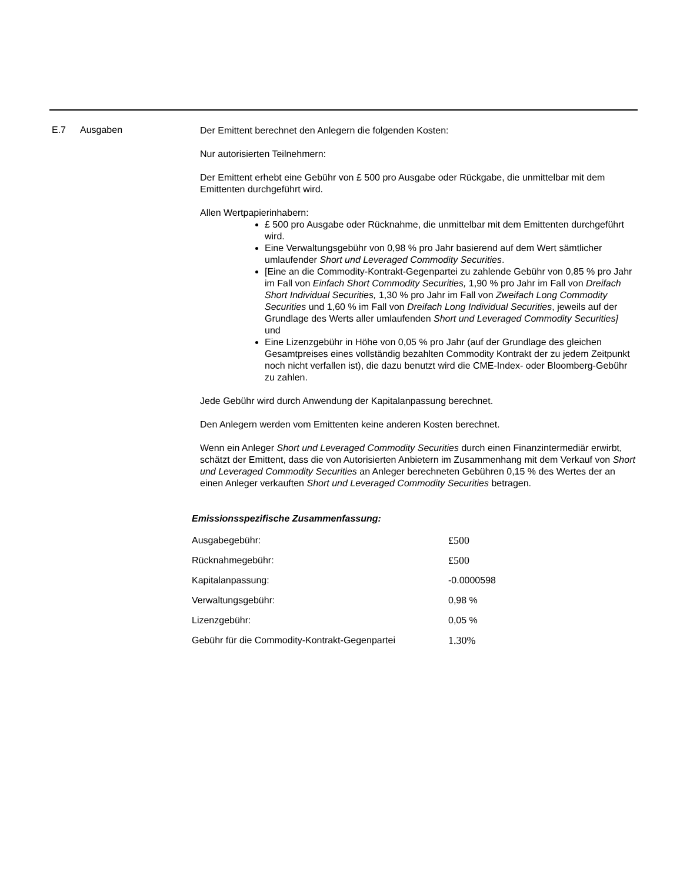E.7 Ausgaben
Der Emittent berechnet den Anlegern die folgenden Kosten:
Nur autorisierten Teilnehmern:
Der Emittent erhebt eine Gebühr von £ 500 pro Ausgabe oder Rückgabe, die unmittelbar mit dem Emittenten durchgeführt wird.
Allen Wertpapierinhabern:
£ 500 pro Ausgabe oder Rücknahme, die unmittelbar mit dem Emittenten durchgeführt wird.
Eine Verwaltungsgebühr von 0,98 % pro Jahr basierend auf dem Wert sämtlicher umlaufender Short und Leveraged Commodity Securities.
[Eine an die Commodity-Kontrakt-Gegenpartei zu zahlende Gebühr von 0,85 % pro Jahr im Fall von Einfach Short Commodity Securities, 1,90 % pro Jahr im Fall von Dreifach Short Individual Securities, 1,30 % pro Jahr im Fall von Zweifach Long Commodity Securities und 1,60 % im Fall von Dreifach Long Individual Securities, jeweils auf der Grundlage des Werts aller umlaufenden Short und Leveraged Commodity Securities] und
Eine Lizenzgebühr in Höhe von 0,05 % pro Jahr (auf der Grundlage des gleichen Gesamtpreises eines vollständig bezahlten Commodity Kontrakt der zu jedem Zeitpunkt noch nicht verfallen ist), die dazu benutzt wird die CME-Index- oder Bloomberg-Gebühr zu zahlen.
Jede Gebühr wird durch Anwendung der Kapitalanpassung berechnet.
Den Anlegern werden vom Emittenten keine anderen Kosten berechnet.
Wenn ein Anleger Short und Leveraged Commodity Securities durch einen Finanzintermediär erwirbt, schätzt der Emittent, dass die von Autorisierten Anbietern im Zusammenhang mit dem Verkauf von Short und Leveraged Commodity Securities an Anleger berechneten Gebühren 0,15 % des Wertes der an einen Anleger verkauften Short und Leveraged Commodity Securities betragen.
Emissionsspezifische Zusammenfassung:
| Ausgabegebühr: | £500 |
| Rücknahmegebühr: | £500 |
| Kapitalanpassung: | -0.0000598 |
| Verwaltungsgebühr: | 0,98 % |
| Lizenzgebühr: | 0,05 % |
| Gebühr für die Commodity-Kontrakt-Gegenpartei | 1.30% |